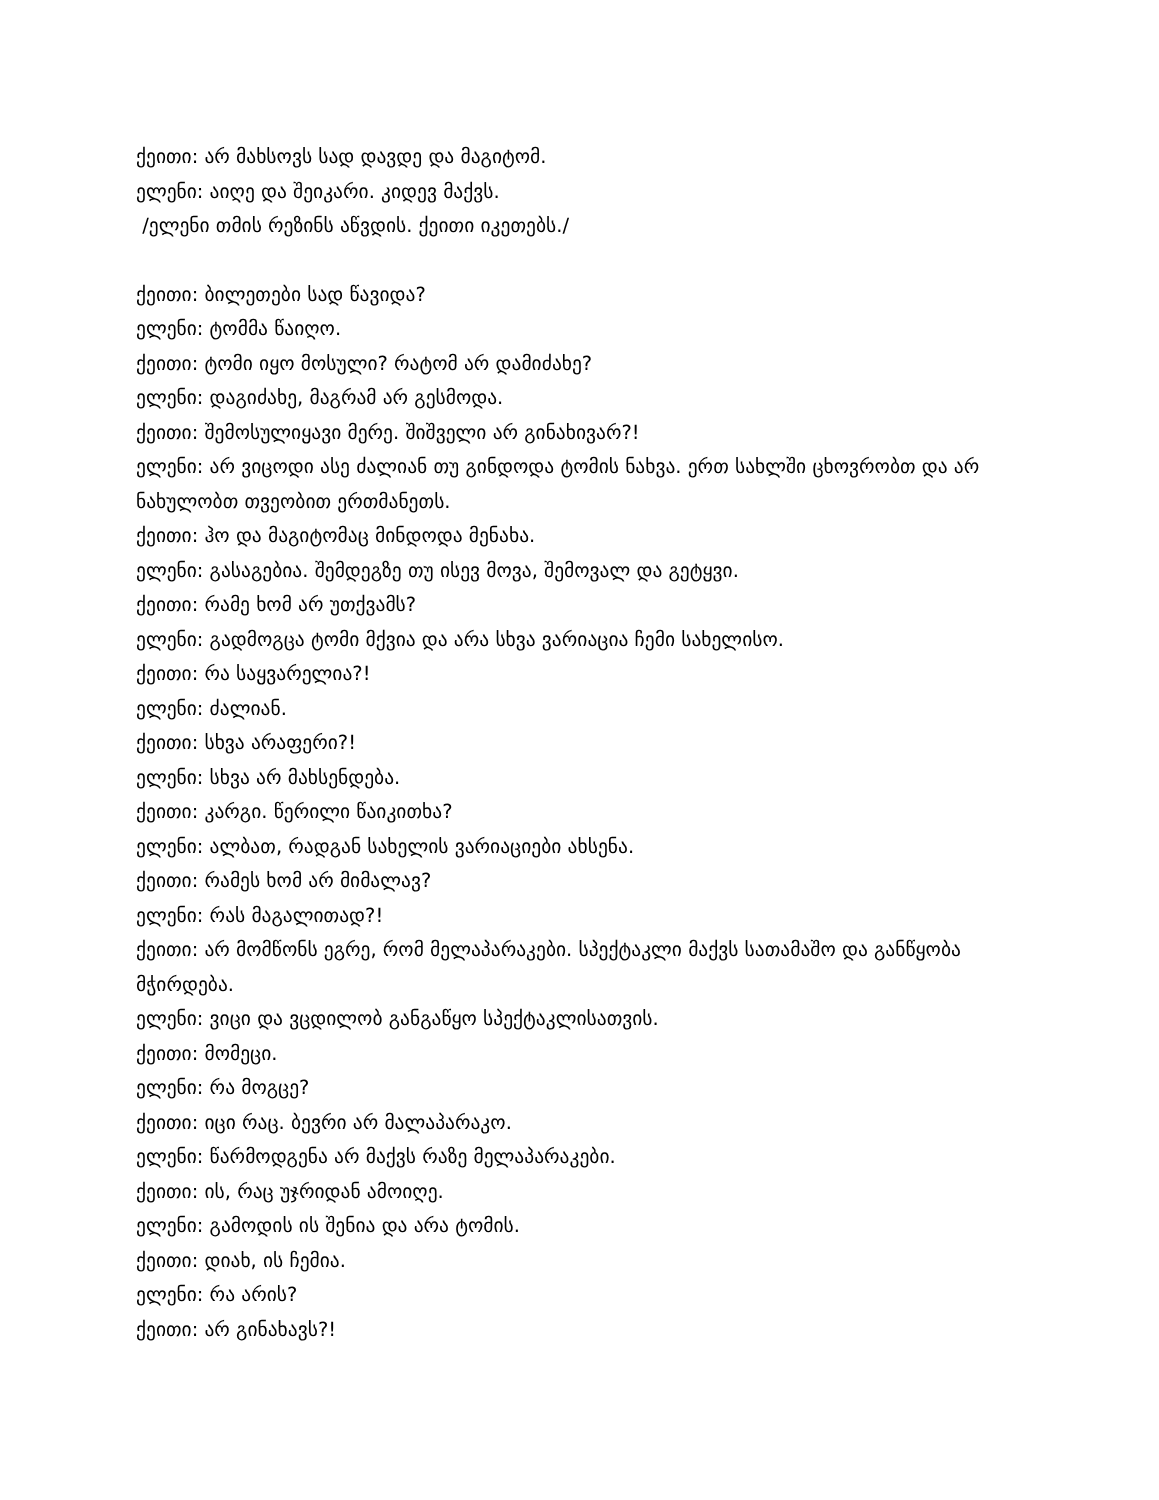ქეითი: არ მახსოვს სად დავდე და მაგიტომ.
ელენი: აიღე და შეიკარი. კიდევ მაქვს.
/ელენი თმის რეზინს აწვდის. ქეითი იკეთებს./
ქეითი: ბილეთები სად წავიდა?
ელენი: ტომმა წაიღო.
ქეითი: ტომი იყო მოსული? რატომ არ დამიძახე?
ელენი: დაგიძახე, მაგრამ არ გესმოდა.
ქეითი: შემოსულიყავი მერე. შიშველი არ გინახივარ?!
ელენი: არ ვიცოდი ასე ძალიან თუ გინდოდა ტომის ნახვა. ერთ სახლში ცხოვრობთ და არ ნახულობთ თვეობით ერთმანეთს.
ქეითი: ჰო და მაგიტომაც მინდოდა მენახა.
ელენი: გასაგებია. შემდეგზე თუ ისევ მოვა, შემოვალ და გეტყვი.
ქეითი: რამე ხომ არ უთქვამს?
ელენი: გადმოგცა ტომი მქვია და არა სხვა ვარიაცია ჩემი სახელისო.
ქეითი: რა საყვარელია?!
ელენი: ძალიან.
ქეითი: სხვა არაფერი?!
ელენი: სხვა არ მახსენდება.
ქეითი: კარგი. წერილი წაიკითხა?
ელენი: ალბათ, რადგან სახელის ვარიაციები ახსენა.
ქეითი: რამეს ხომ არ მიმალავ?
ელენი: რას მაგალითად?!
ქეითი: არ მომწონს ეგრე, რომ მელაპარაკები. სპექტაკლი მაქვს სათამაშო და განწყობა მჭირდება.
ელენი: ვიცი და ვცდილობ განგაწყო სპექტაკლისათვის.
ქეითი: მომეცი.
ელენი: რა მოგცე?
ქეითი: იცი რაც. ბევრი არ მალაპარაკო.
ელენი: წარმოდგენა არ მაქვს რაზე მელაპარაკები.
ქეითი: ის, რაც უჯრიდან ამოიღე.
ელენი: გამოდის ის შენია და არა ტომის.
ქეითი: დიახ, ის ჩემია.
ელენი: რა არის?
ქეითი: არ გინახავს?!